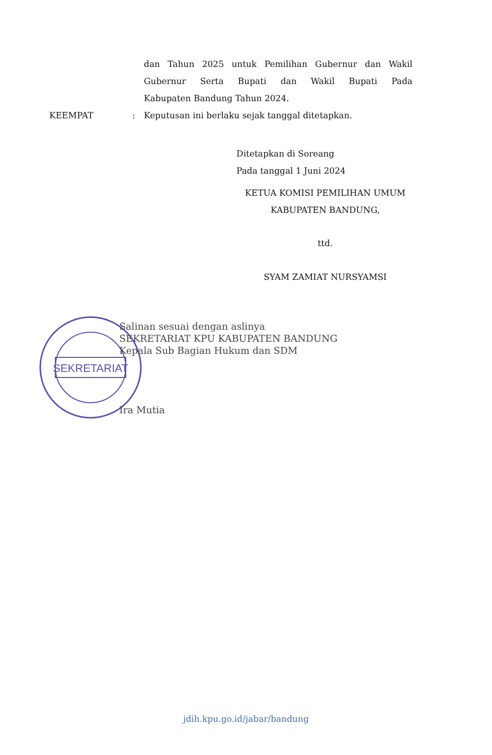dan Tahun 2025 untuk Pemilihan Gubernur dan Wakil
Gubernur Serta Bupati dan Wakil Bupati Pada
Kabupaten Bandung Tahun 2024.
KEEMPAT: Keputusan ini berlaku sejak tanggal ditetapkan.
Ditetapkan di Soreang
Pada tanggal 1 Juni 2024
KETUA KOMISI PEMILIHAN UMUM
KABUPATEN BANDUNG,
ttd.
SYAM ZAMIAT NURSYAMSI
SEKRETARIAT
Salinan sesuai dengan aslinya
SEKRETARIAT KPU KABUPATEN BANDUNG
Kepala Sub Bagian Hukum dan SDM
Ira Mutia
jdih.kpu.go.id/jabar/bandung